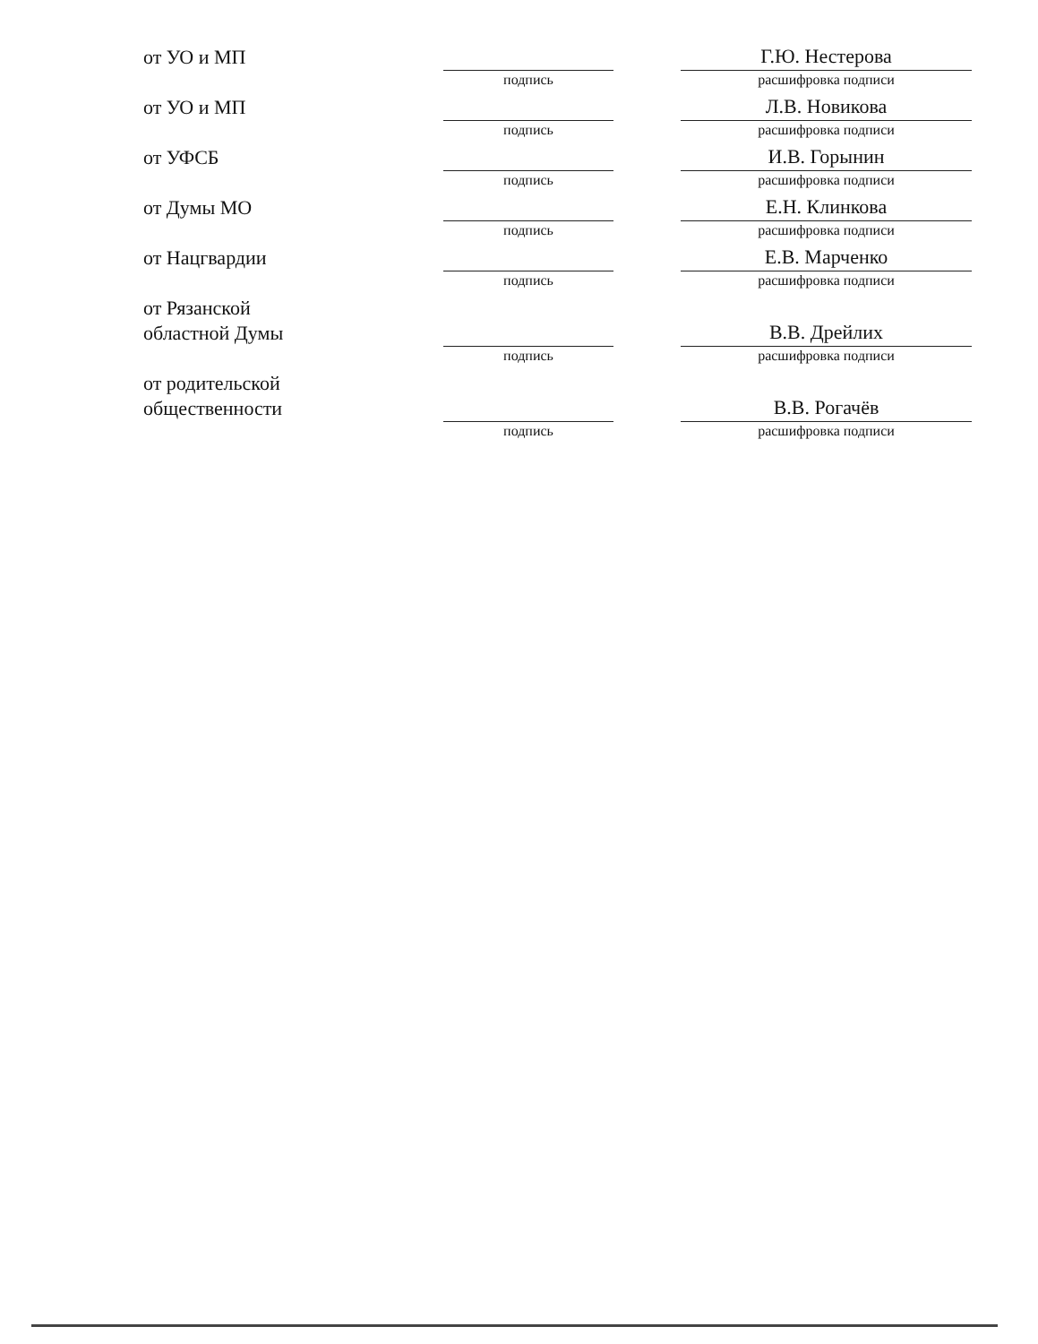от УО и МП
подпись
Г.Ю. Нестерова
расшифровка подписи
от УО и МП
подпись
Л.В. Новикова
расшифровка подписи
от УФСБ
подпись
И.В. Горынин
расшифровка подписи
от Думы МО
подпись
Е.Н. Клинкова
расшифровка подписи
от Нацгвардии
подпись
Е.В. Марченко
расшифровка подписи
от Рязанской
областной Думы
подпись
В.В. Дрейлих
расшифровка подписи
от родительской
общественности
подпись
В.В. Рогачёв
расшифровка подписи